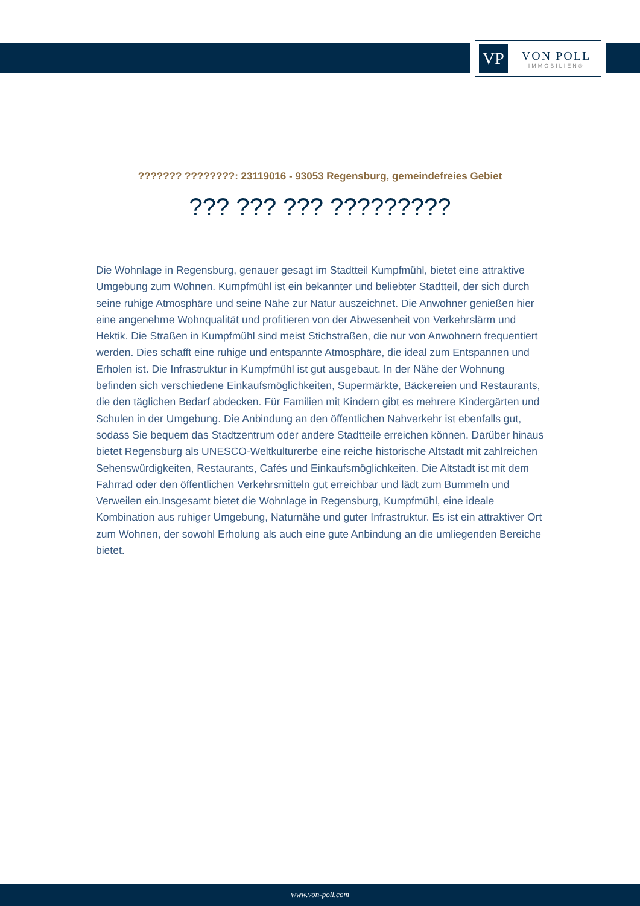VP
VON POLL
IMMOBILIEN®
??????? ????????: 23119016 - 93053 Regensburg, gemeindefreies Gebiet
??? ??? ??? ?????????
Die Wohnlage in Regensburg, genauer gesagt im Stadtteil Kumpfmühl, bietet eine attraktive Umgebung zum Wohnen. Kumpfmühl ist ein bekannter und beliebter Stadtteil, der sich durch seine ruhige Atmosphäre und seine Nähe zur Natur auszeichnet. Die Anwohner genießen hier eine angenehme Wohnqualität und profitieren von der Abwesenheit von Verkehrslärm und Hektik. Die Straßen in Kumpfmühl sind meist Stichstraßen, die nur von Anwohnern frequentiert werden. Dies schafft eine ruhige und entspannte Atmosphäre, die ideal zum Entspannen und Erholen ist. Die Infrastruktur in Kumpfmühl ist gut ausgebaut. In der Nähe der Wohnung befinden sich verschiedene Einkaufsmöglichkeiten, Supermärkte, Bäckereien und Restaurants, die den täglichen Bedarf abdecken. Für Familien mit Kindern gibt es mehrere Kindergärten und Schulen in der Umgebung. Die Anbindung an den öffentlichen Nahverkehr ist ebenfalls gut, sodass Sie bequem das Stadtzentrum oder andere Stadtteile erreichen können. Darüber hinaus bietet Regensburg als UNESCO-Weltkulturerbe eine reiche historische Altstadt mit zahlreichen Sehenswürdigkeiten, Restaurants, Cafés und Einkaufsmöglichkeiten. Die Altstadt ist mit dem Fahrrad oder den öffentlichen Verkehrsmitteln gut erreichbar und lädt zum Bummeln und Verweilen ein.Insgesamt bietet die Wohnlage in Regensburg, Kumpfmühl, eine ideale Kombination aus ruhiger Umgebung, Naturnähe und guter Infrastruktur. Es ist ein attraktiver Ort zum Wohnen, der sowohl Erholung als auch eine gute Anbindung an die umliegenden Bereiche bietet.
www.von-poll.com